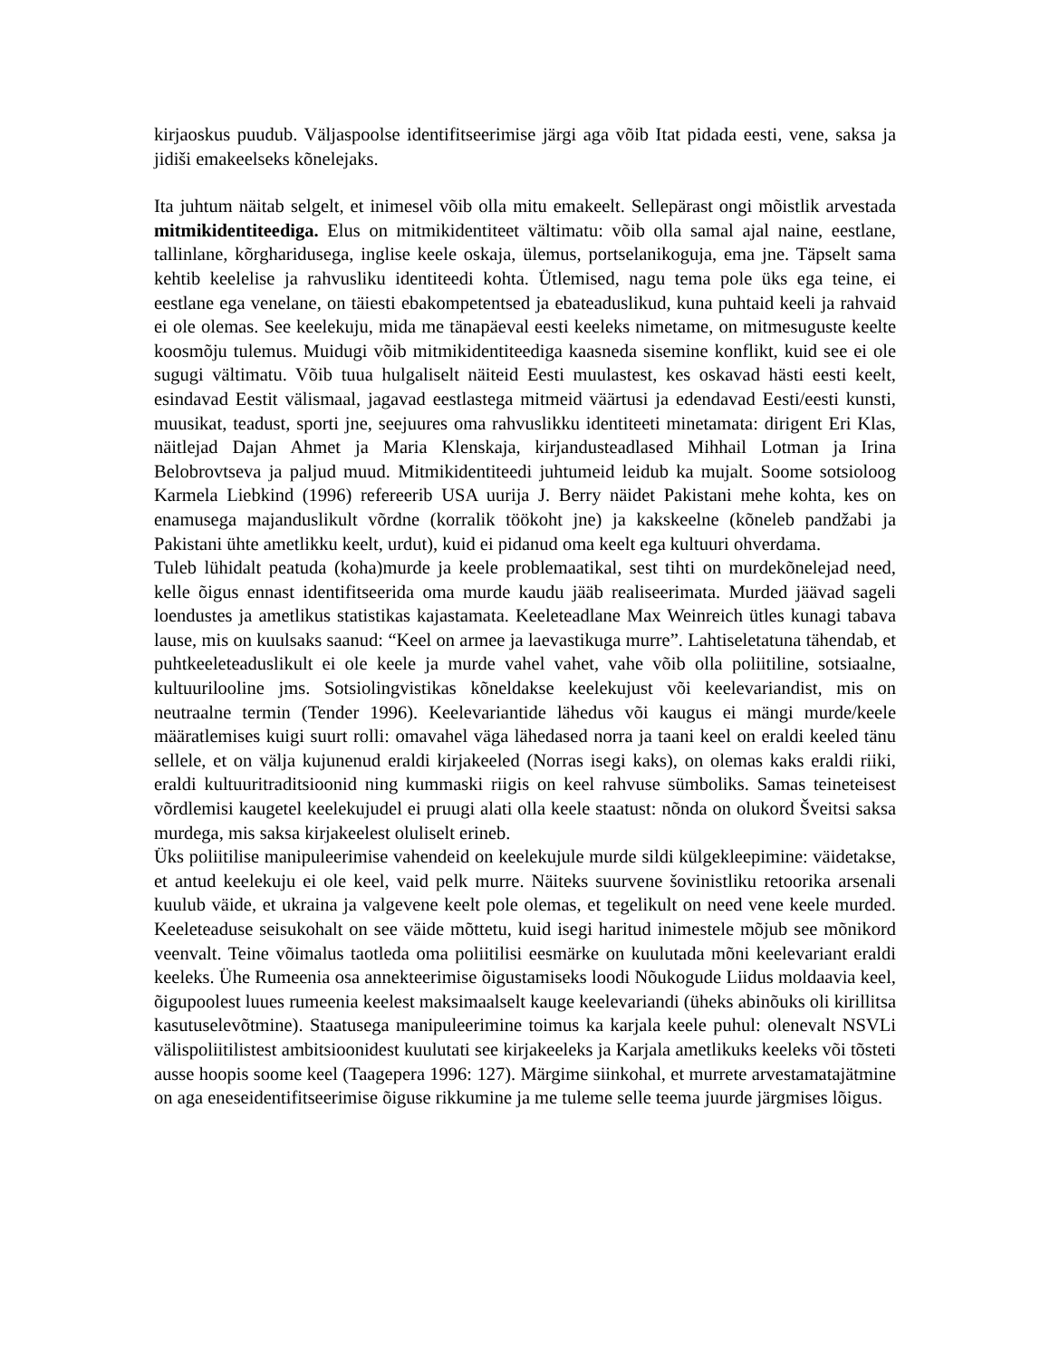kirjaoskus puudub. Väljaspoolse identifitseerimise järgi aga võib Itat pidada eesti, vene, saksa ja jidiši emakeelseks kõnelejaks.
Ita juhtum näitab selgelt, et inimesel võib olla mitu emakeelt. Sellepärast ongi mõistlik arvestada mitmikidentiteediga. Elus on mitmikidentiteet vältimatu: võib olla samal ajal naine, eestlane, tallinlane, kõrgharidusega, inglise keele oskaja, ülemus, portselanikoguja, ema jne. Täpselt sama kehtib keelelise ja rahvusliku identiteedi kohta. Ütlemised, nagu tema pole üks ega teine, ei eestlane ega venelane, on täiesti ebakompetentsed ja ebateaduslikud, kuna puhtaid keeli ja rahvaid ei ole olemas. See keelekuju, mida me tänapäeval eesti keeleks nimetame, on mitmesuguste keelte koosmõju tulemus. Muidugi võib mitmikidentiteediga kaasneda sisemine konflikt, kuid see ei ole sugugi vältimatu. Võib tuua hulgaliselt näiteid Eesti muulastest, kes oskavad hästi eesti keelt, esindavad Eestit välismaal, jagavad eestlastega mitmeid väärtusi ja edendavad Eesti/eesti kunsti, muusikat, teadust, sporti jne, seejuures oma rahvuslikku identiteeti minetamata: dirigent Eri Klas, näitlejad Dajan Ahmet ja Maria Klenskaja, kirjandusteadlased Mihhail Lotman ja Irina Belobrovtseva ja paljud muud. Mitmikidentiteedi juhtumeid leidub ka mujalt. Soome sotsioloog Karmela Liebkind (1996) refereerib USA uurija J. Berry näidet Pakistani mehe kohta, kes on enamusega majanduslikult võrdne (korralik töökoht jne) ja kakskeelne (kõneleb pandžabi ja Pakistani ühte ametlikku keelt, urdut), kuid ei pidanud oma keelt ega kultuuri ohverdama.
Tuleb lühidalt peatuda (koha)murde ja keele problemaatikal, sest tihti on murdekõnelejad need, kelle õigus ennast identifitseerida oma murde kaudu jääb realiseerimata. Murded jäävad sageli loendustes ja ametlikus statistikas kajastamata. Keeleteadlane Max Weinreich ütles kunagi tabava lause, mis on kuulsaks saanud: “Keel on armee ja laevastikuga murre”. Lahtiseletatuna tähendab, et puhtkeeleteaduslikult ei ole keele ja murde vahel vahet, vahe võib olla poliitiline, sotsiaalne, kultuurilooline jms. Sotsiolingvistikas kõneldakse keelekujust või keelevariandist, mis on neutraalne termin (Tender 1996). Keelevariantide lähedus või kaugus ei mängi murde/keele määratlemises kuigi suurt rolli: omavahel väga lähedased norra ja taani keel on eraldi keeled tänu sellele, et on välja kujunenud eraldi kirjakeeled (Norras isegi kaks), on olemas kaks eraldi riiki, eraldi kultuuritraditsioonid ning kummaski riigis on keel rahvuse sümboliks. Samas teineteisest võrdlemisi kaugetel keelekujudel ei pruugi alati olla keele staatust: nõnda on olukord Šveitsi saksa murdega, mis saksa kirjakeelest oluliselt erineb.
Üks poliitilise manipuleerimise vahendeid on keelekujule murde sildi külgekleepimine: väidetakse, et antud keelekuju ei ole keel, vaid pelk murre. Näiteks suurvene šovinistliku retoorika arsenali kuulub väide, et ukraina ja valgevene keelt pole olemas, et tegelikult on need vene keele murded. Keeleteaduse seisukohalt on see väide mõttetu, kuid isegi haritud inimestele mõjub see mõnikord veenvalt. Teine võimalus taotleda oma poliitilisi eesmärke on kuulutada mõni keelevariant eraldi keeleks. Ühe Rumeenia osa annekteerimise õigustamiseks loodi Nõukogude Liidus moldaavia keel, õigupoolest luues rumeenia keelest maksimaalselt kauge keelevariandi (üheks abinõuks oli kirillitsa kasutuselevõtmine). Staatusega manipuleerimine toimus ka karjala keele puhul: olenevalt NSVLi välispoliitilistest ambitsioonidest kuulutati see kirjakeeleks ja Karjala ametlikuks keeleks või tõsteti ausse hoopis soome keel (Taagepera 1996: 127). Märgime siinkohal, et murrete arvestamatajätmine on aga eneseidentifitseerimise õiguse rikkumine ja me tuleme selle teema juurde järgmises lõigus.